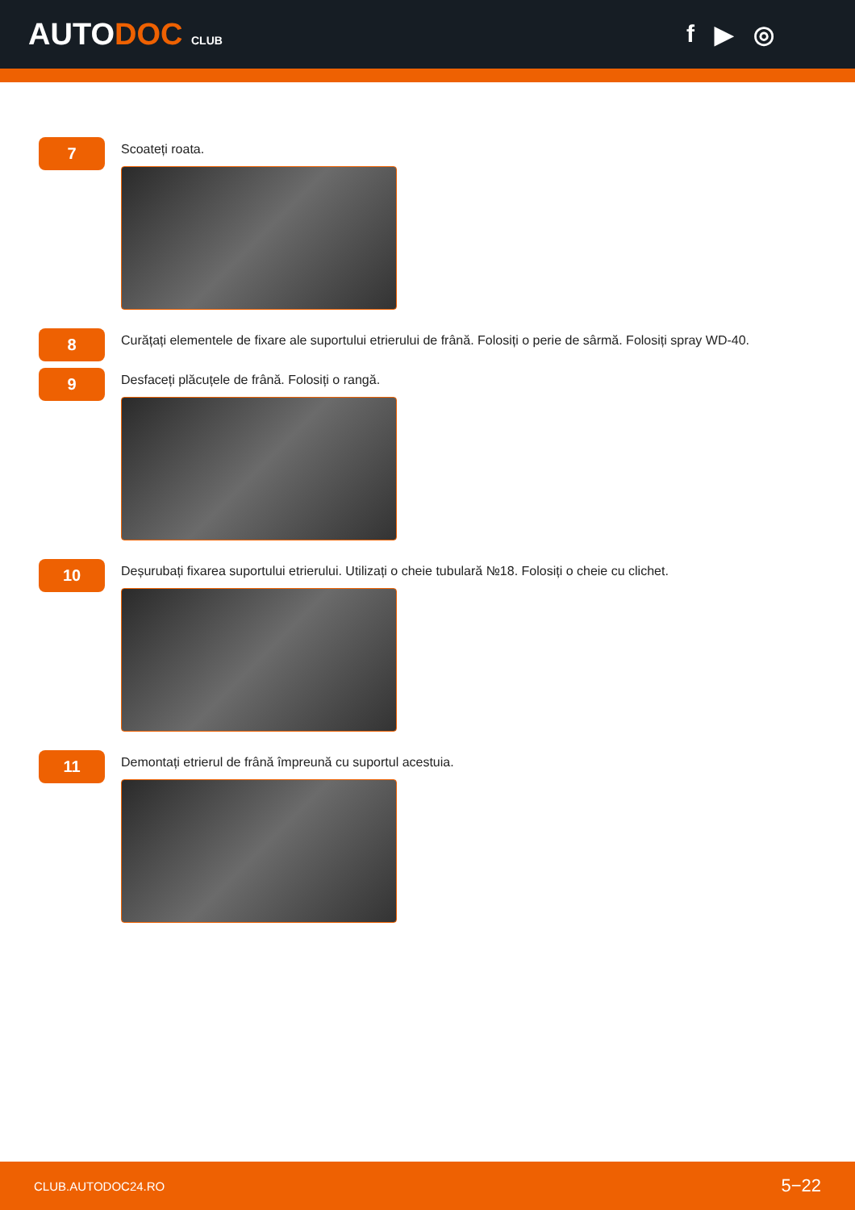AUTODOC CLUB
f ▶ ◎
7
Scoateți roata.
8
Curățați elementele de fixare ale suportului etrierului de frână. Folosiți o perie de sârmă. Folosiți spray WD-40.
9
Desfaceți plăcuțele de frână. Folosiți o rangă.
10
Deșurubați fixarea suportului etrierului. Utilizați o cheie tubulară №18. Folosiți o cheie cu clichet.
11
Demontați etrierul de frână împreună cu suportul acestuia.
CLUB.AUTODOC24.RO 5−22